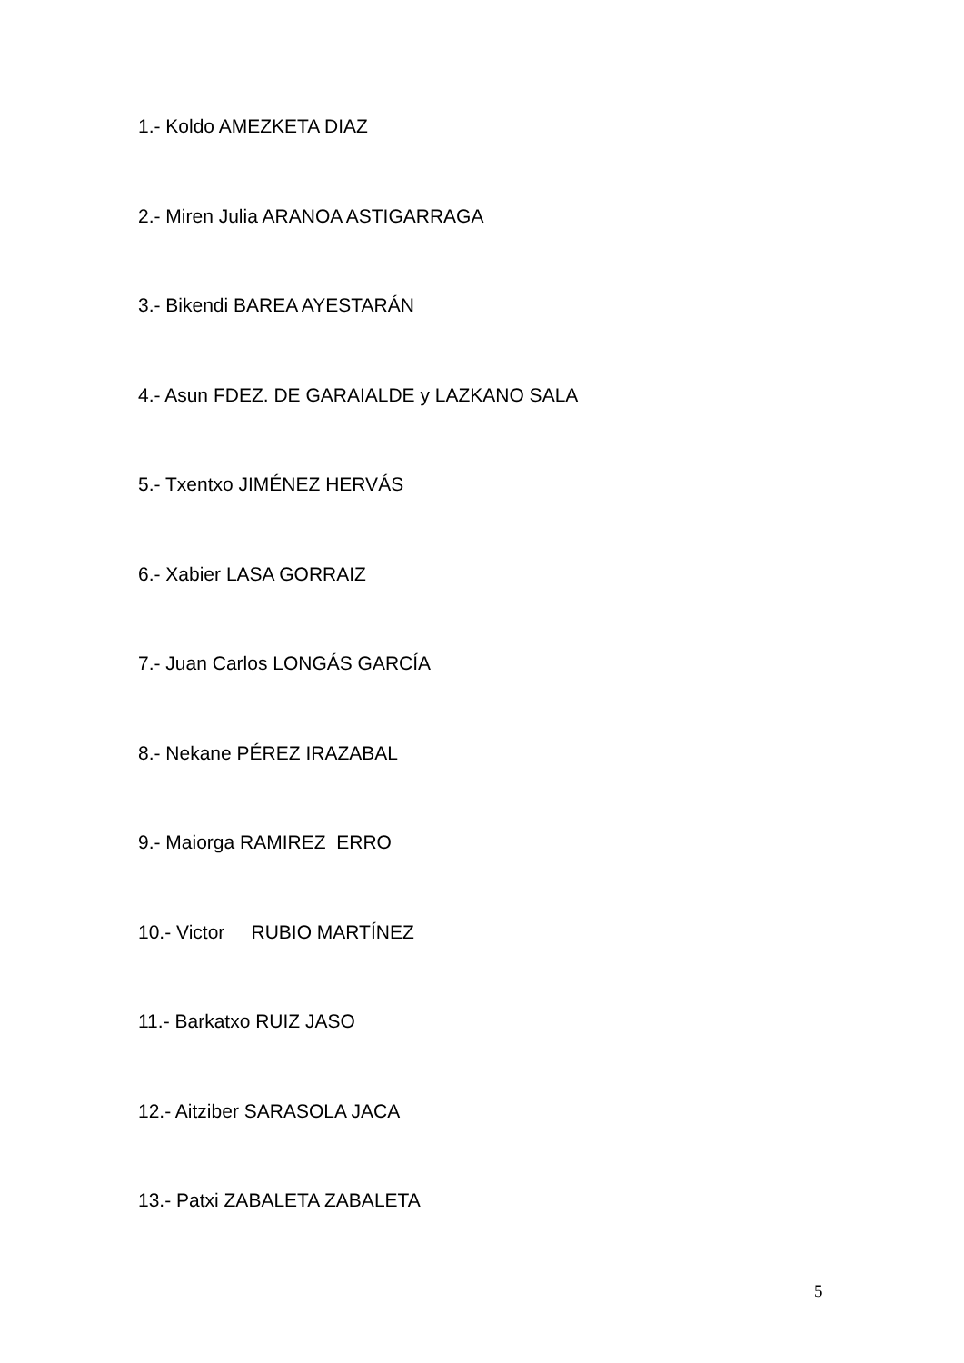1.- Koldo AMEZKETA DIAZ
2.- Miren Julia ARANOA ASTIGARRAGA
3.- Bikendi BAREA AYESTARÁN
4.- Asun FDEZ. DE GARAIALDE y LAZKANO SALA
5.- Txentxo JIMÉNEZ HERVÁS
6.- Xabier LASA GORRAIZ
7.- Juan Carlos LONGÁS GARCÍA
8.- Nekane PÉREZ IRAZABAL
9.- Maiorga RAMIREZ ERRO
10.- Victor RUBIO MARTÍNEZ
11.- Barkatxo RUIZ JASO
12.- Aitziber SARASOLA JACA
13.- Patxi ZABALETA ZABALETA
5